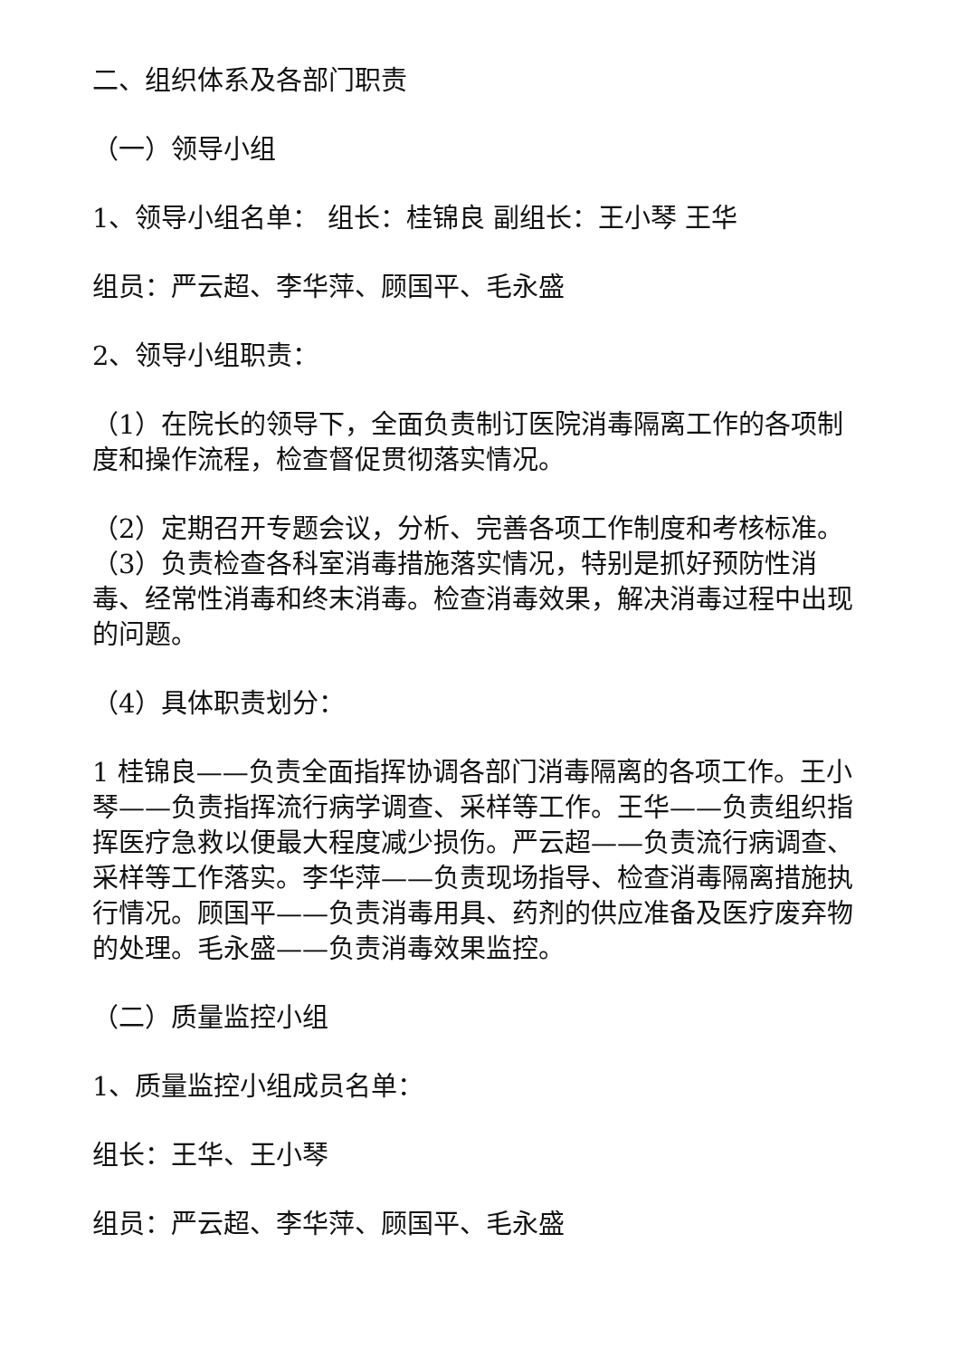二、组织体系及各部门职责
（一）领导小组
1、领导小组名单： 组长：桂锦良 副组长：王小琴 王华
组员：严云超、李华萍、顾国平、毛永盛
2、领导小组职责：
（1）在院长的领导下，全面负责制订医院消毒隔离工作的各项制度和操作流程，检查督促贯彻落实情况。
（2）定期召开专题会议，分析、完善各项工作制度和考核标准。（3）负责检查各科室消毒措施落实情况，特别是抓好预防性消毒、经常性消毒和终末消毒。检查消毒效果，解决消毒过程中出现的问题。
（4）具体职责划分：
1 桂锦良——负责全面指挥协调各部门消毒隔离的各项工作。王小琴——负责指挥流行病学调查、采样等工作。王华——负责组织指挥医疗急救以便最大程度减少损伤。严云超——负责流行病调查、采样等工作落实。李华萍——负责现场指导、检查消毒隔离措施执行情况。顾国平——负责消毒用具、药剂的供应准备及医疗废弃物的处理。毛永盛——负责消毒效果监控。
（二）质量监控小组
1、质量监控小组成员名单：
组长：王华、王小琴
组员：严云超、李华萍、顾国平、毛永盛